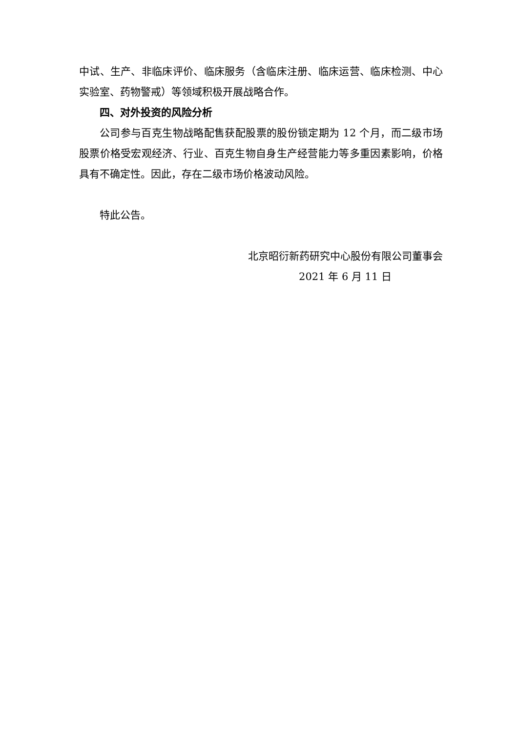中试、生产、非临床评价、临床服务（含临床注册、临床运营、临床检测、中心实验室、药物警戒）等领域积极开展战略合作。
四、对外投资的风险分析
公司参与百克生物战略配售获配股票的股份锁定期为 12 个月，而二级市场股票价格受宏观经济、行业、百克生物自身生产经营能力等多重因素影响，价格具有不确定性。因此，存在二级市场价格波动风险。
特此公告。
北京昭衍新药研究中心股份有限公司董事会
2021 年 6 月 11 日